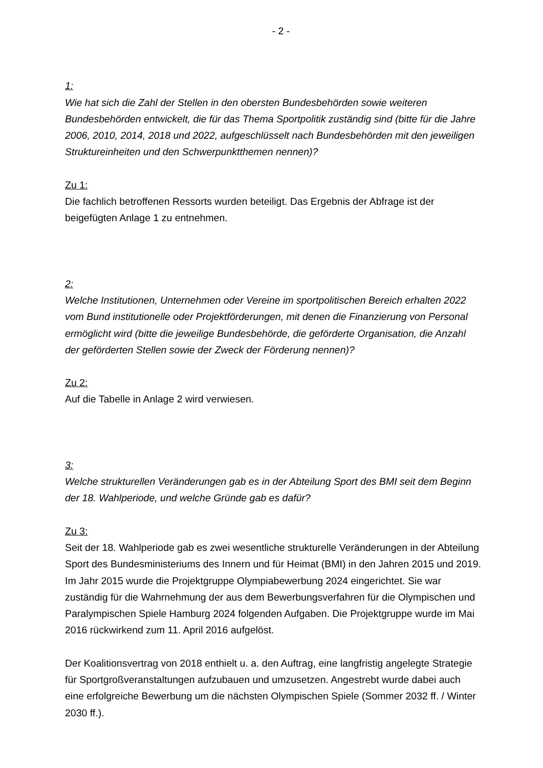- 2 -
1:
Wie hat sich die Zahl der Stellen in den obersten Bundesbehörden sowie weiteren Bundesbehörden entwickelt, die für das Thema Sportpolitik zuständig sind (bitte für die Jahre 2006, 2010, 2014, 2018 und 2022, aufgeschlüsselt nach Bundesbehörden mit den jeweiligen Struktureinheiten und den Schwerpunktthemen nennen)?
Zu 1:
Die fachlich betroffenen Ressorts wurden beteiligt. Das Ergebnis der Abfrage ist der beigefügten Anlage 1 zu entnehmen.
2:
Welche Institutionen, Unternehmen oder Vereine im sportpolitischen Bereich erhalten 2022 vom Bund institutionelle oder Projektförderungen, mit denen die Finanzierung von Personal ermöglicht wird (bitte die jeweilige Bundesbehörde, die geförderte Organisation, die Anzahl der geförderten Stellen sowie der Zweck der Förderung nennen)?
Zu 2:
Auf die Tabelle in Anlage 2 wird verwiesen.
3:
Welche strukturellen Veränderungen gab es in der Abteilung Sport des BMI seit dem Beginn der 18. Wahlperiode, und welche Gründe gab es dafür?
Zu 3:
Seit der 18. Wahlperiode gab es zwei wesentliche strukturelle Veränderungen in der Abteilung Sport des Bundesministeriums des Innern und für Heimat (BMI) in den Jahren 2015 und 2019.
Im Jahr 2015 wurde die Projektgruppe Olympiabewerbung 2024 eingerichtet. Sie war zuständig für die Wahrnehmung der aus dem Bewerbungsverfahren für die Olympischen und Paralympischen Spiele Hamburg 2024 folgenden Aufgaben. Die Projektgruppe wurde im Mai 2016 rückwirkend zum 11. April 2016 aufgelöst.
Der Koalitionsvertrag von 2018 enthielt u. a. den Auftrag, eine langfristig angelegte Strategie für Sportgroßveranstaltungen aufzubauen und umzusetzen. Angestrebt wurde dabei auch eine erfolgreiche Bewerbung um die nächsten Olympischen Spiele (Sommer 2032 ff. / Winter 2030 ff.).